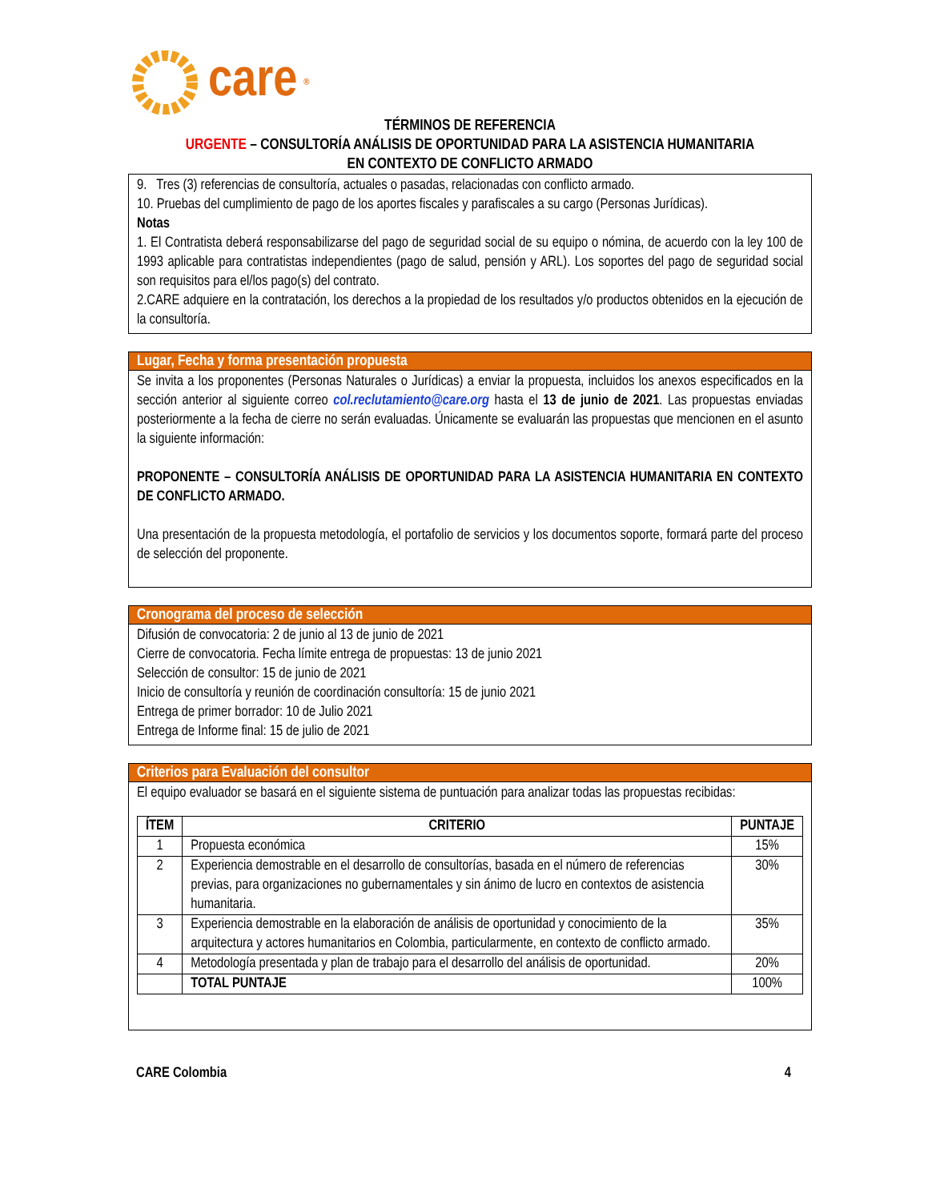care<sup>®</sup>
TÉRMINOS DE REFERENCIA
URGENTE – CONSULTORÍA ANÁLISIS DE OPORTUNIDAD PARA LA ASISTENCIA HUMANITARIA
EN CONTEXTO DE CONFLICTO ARMADO
9. Tres (3) referencias de consultoría, actuales o pasadas, relacionadas con conflicto armado.
10. Pruebas del cumplimiento de pago de los aportes fiscales y parafiscales a su cargo (Personas Jurídicas).
Notas
1. El Contratista deberá responsabilizarse del pago de seguridad social de su equipo o nómina, de acuerdo con la ley 100 de 1993 aplicable para contratistas independientes (pago de salud, pensión y ARL). Los soportes del pago de seguridad social son requisitos para el/los pago(s) del contrato.
2.CARE adquiere en la contratación, los derechos a la propiedad de los resultados y/o productos obtenidos en la ejecución de la consultoría.
Lugar, Fecha y forma presentación propuesta
Se invita a los proponentes (Personas Naturales o Jurídicas) a enviar la propuesta, incluidos los anexos especificados en la sección anterior al siguiente correo col.reclutamiento@care.org hasta el 13 de junio de 2021. Las propuestas enviadas posteriormente a la fecha de cierre no serán evaluadas. Únicamente se evaluarán las propuestas que mencionen en el asunto la siguiente información:
PROPONENTE – CONSULTORÍA ANÁLISIS DE OPORTUNIDAD PARA LA ASISTENCIA HUMANITARIA EN CONTEXTO DE CONFLICTO ARMADO.
Una presentación de la propuesta metodología, el portafolio de servicios y los documentos soporte, formará parte del proceso de selección del proponente.
Cronograma del proceso de selección
Difusión de convocatoria: 2 de junio al 13 de junio de 2021
Cierre de convocatoria. Fecha límite entrega de propuestas: 13 de junio 2021
Selección de consultor: 15 de junio de 2021
Inicio de consultoría y reunión de coordinación consultoría: 15 de junio 2021
Entrega de primer borrador: 10 de Julio 2021
Entrega de Informe final: 15 de julio de 2021
Criterios para Evaluación del consultor
El equipo evaluador se basará en el siguiente sistema de puntuación para analizar todas las propuestas recibidas:
| ÍTEM | CRITERIO | PUNTAJE |
| --- | --- | --- |
| 1 | Propuesta económica | 15% |
| 2 | Experiencia demostrable en el desarrollo de consultorías, basada en el número de referencias previas, para organizaciones no gubernamentales y sin ánimo de lucro en contextos de asistencia humanitaria. | 30% |
| 3 | Experiencia demostrable en la elaboración de análisis de oportunidad y conocimiento de la arquitectura y actores humanitarios en Colombia, particularmente, en contexto de conflicto armado. | 35% |
| 4 | Metodología presentada y plan de trabajo para el desarrollo del análisis de oportunidad. | 20% |
| | TOTAL PUNTAJE | 100% |
CARE Colombia 4